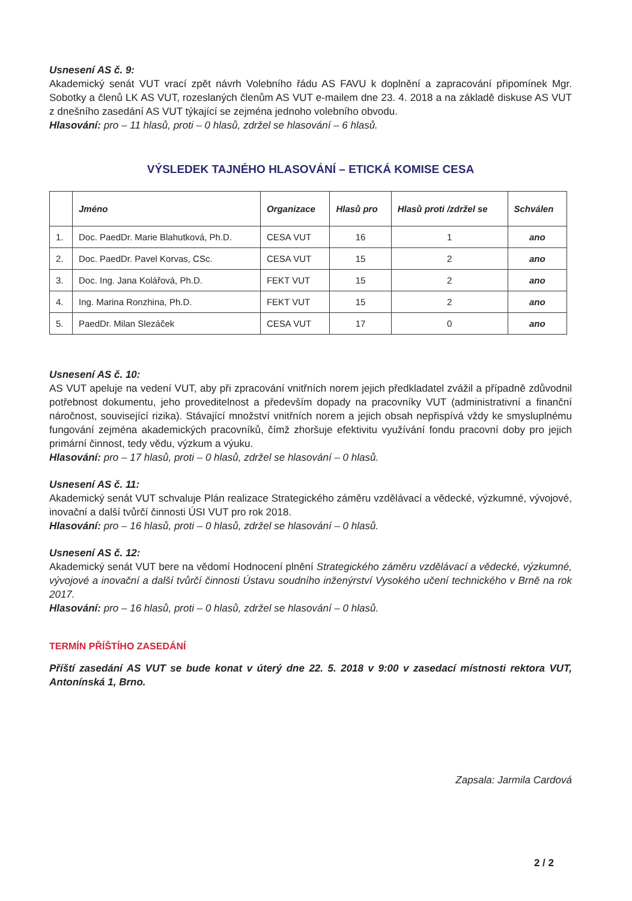Usnesení AS č. 9:
Akademický senát VUT vrací zpět návrh Volebního řádu AS FAVU k doplnění a zapracování připomínek Mgr. Sobotky a členů LK AS VUT, rozeslaných členům AS VUT e-mailem dne 23. 4. 2018 a na základě diskuse AS VUT z dnešního zasedání AS VUT týkající se zejména jednoho volebního obvodu.
Hlasování: pro – 11 hlasů, proti – 0 hlasů, zdržel se hlasování – 6 hlasů.
VÝSLEDEK TAJNÉHO HLASOVÁNÍ – ETICKÁ KOMISE CESA
| | Jméno | Organizace | Hlasů pro | Hlasů proti /zdržel se | Schválen |
| --- | --- | --- | --- | --- | --- |
| 1. | Doc. PaedDr. Marie Blahutková, Ph.D. | CESA VUT | 16 | 1 | ano |
| 2. | Doc. PaedDr. Pavel Korvas, CSc. | CESA VUT | 15 | 2 | ano |
| 3. | Doc. Ing. Jana Kolářová, Ph.D. | FEKT VUT | 15 | 2 | ano |
| 4. | Ing. Marina Ronzhina, Ph.D. | FEKT VUT | 15 | 2 | ano |
| 5. | PaedDr. Milan Slezáček | CESA VUT | 17 | 0 | ano |
Usnesení AS č. 10:
AS VUT apeluje na vedení VUT, aby při zpracování vnitřních norem jejich předkladatel zvážil a případně zdůvodnil potřebnost dokumentu, jeho proveditelnost a především dopady na pracovníky VUT (administrativní a finanční náročnost, související rizika). Stávající množství vnitřních norem a jejich obsah nepřispívá vždy ke smysluplnému fungování zejména akademických pracovníků, čímž zhoršuje efektivitu využívání fondu pracovní doby pro jejich primární činnost, tedy vědu, výzkum a výuku.
Hlasování: pro – 17 hlasů, proti – 0 hlasů, zdržel se hlasování – 0 hlasů.
Usnesení AS č. 11:
Akademický senát VUT schvaluje Plán realizace Strategického záměru vzdělávací a vědecké, výzkumné, vývojové, inovační a další tvůrčí činnosti ÚSI VUT pro rok 2018.
Hlasování: pro – 16 hlasů, proti – 0 hlasů, zdržel se hlasování – 0 hlasů.
Usnesení AS č. 12:
Akademický senát VUT bere na vědomí Hodnocení plnění Strategického záměru vzdělávací a vědecké, výzkumné, vývojové a inovační a další tvůrčí činnosti Ústavu soudního inženýrství Vysokého učení technického v Brně na rok 2017.
Hlasování: pro – 16 hlasů, proti – 0 hlasů, zdržel se hlasování – 0 hlasů.
TERMÍN PŘÍŠTÍHO ZASEDÁNÍ
Příští zasedání AS VUT se bude konat v úterý dne 22. 5. 2018 v 9:00 v zasedací místnosti rektora VUT, Antonínská 1, Brno.
Zapsala: Jarmila Cardová
2 / 2